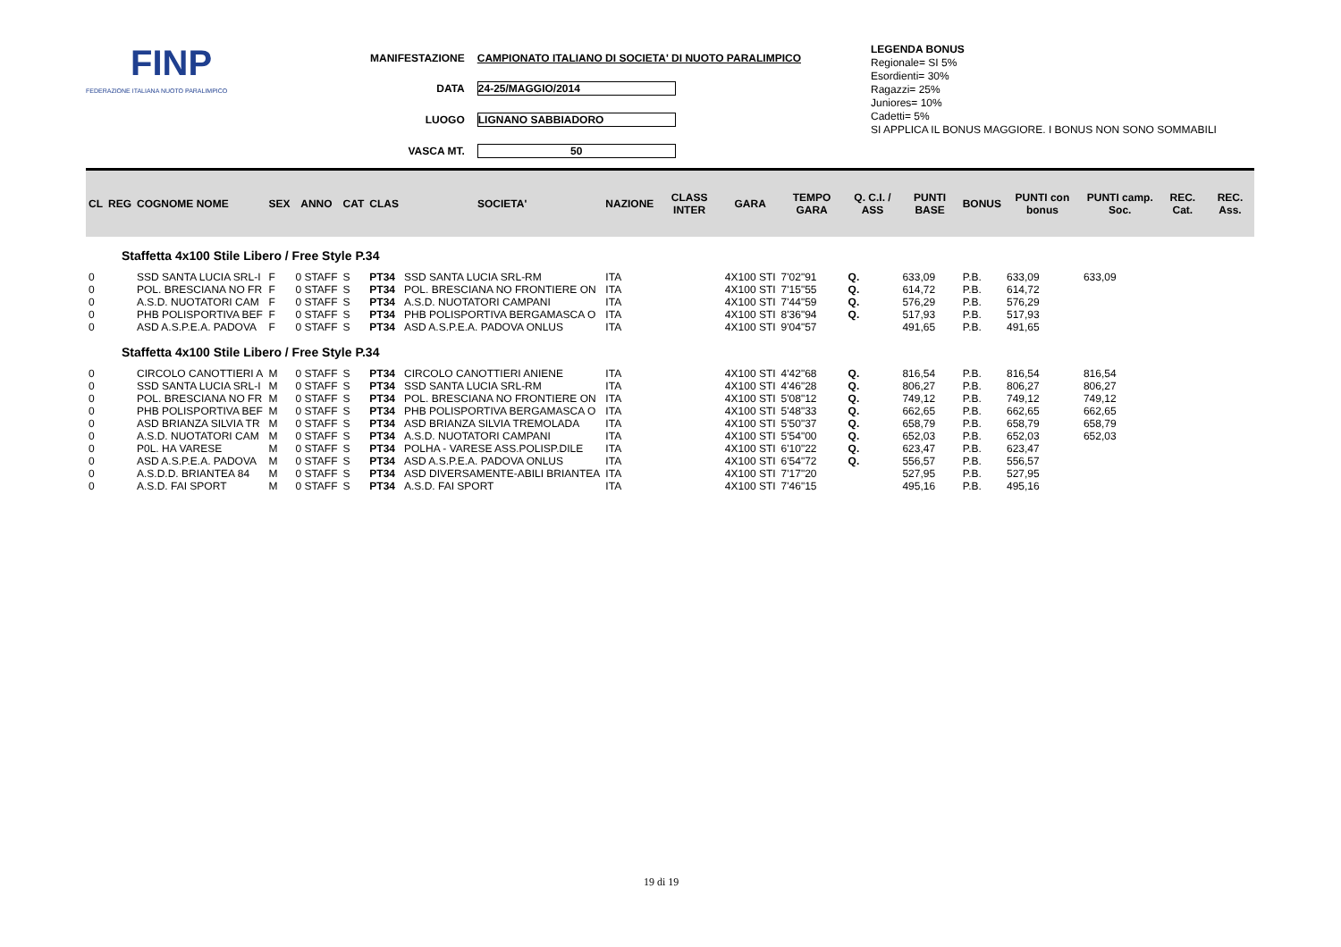FINP
FEDERAZIONE ITALIANA NUOTO PARALIMPICO
| MANIFESTAZIONE | CAMPIONATO ITALIANO DI SOCIETA' DI NUOTO PARALIMPICO |
| DATA | 24-25/MAGGIO/2014 |
| LUOGO | LIGNANO SABBIADORO |
| VASCA MT. | 50 |
LEGENDA BONUS
Regionale= SI 5%
Esordienti= 30%
Ragazzi= 25%
Juniores= 10%
Cadetti= 5%
SI APPLICA IL BONUS MAGGIORE. I BONUS NON SONO SOMMABILI
| CL | REG | COGNOME NOME | SEX | ANNO | CAT | CLAS | SOCIETA' | NAZIONE | CLASS INTER | GARA | TEMPO GARA | Q. C.I. / ASS | PUNTI BASE | BONUS | PUNTI con bonus | PUNTI camp. Soc. | REC. Cat. | REC. Ass. |
| --- | --- | --- | --- | --- | --- | --- | --- | --- | --- | --- | --- | --- | --- | --- | --- | --- | --- | --- |
| Staffetta 4x100 Stile Libero / Free Style P.34 | | | | | | | | | | | | | | | | | | |
| 0 | | SSD SANTA LUCIA SRL-I | F | 0 STAFF | S | PT34 | SSD SANTA LUCIA SRL-RM | ITA | | 4X100 STI | 7'02"91 | Q. | 633,09 | P.B. | 633,09 | 633,09 | | |
| 0 | | POL. BRESCIANA NO FR | F | 0 STAFF | S | PT34 | POL. BRESCIANA NO FRONTIERE ON | ITA | | 4X100 STI | 7'15"55 | Q. | 614,72 | P.B. | 614,72 | | | |
| 0 | | A.S.D. NUOTATORI CAM | F | 0 STAFF | S | PT34 | A.S.D. NUOTATORI CAMPANI | ITA | | 4X100 STI | 7'44"59 | Q. | 576,29 | P.B. | 576,29 | | | |
| 0 | | PHB POLISPORTIVA BEF | F | 0 STAFF | S | PT34 | PHB POLISPORTIVA BERGAMASCA O | ITA | | 4X100 STI | 8'36"94 | Q. | 517,93 | P.B. | 517,93 | | | |
| 0 | | ASD A.S.P.E.A. PADOVA | F | 0 STAFF | S | PT34 | ASD A.S.P.E.A. PADOVA ONLUS | ITA | | 4X100 STI | 9'04"57 | | 491,65 | P.B. | 491,65 | | | |
| Staffetta 4x100 Stile Libero / Free Style P.34 | | | | | | | | | | | | | | | | | | |
| 0 | | CIRCOLO CANOTTIERI A | M | 0 STAFF | S | PT34 | CIRCOLO CANOTTIERI ANIENE | ITA | | 4X100 STI | 4'42"68 | Q. | 816,54 | P.B. | 816,54 | 816,54 | | |
| 0 | | SSD SANTA LUCIA SRL-I | M | 0 STAFF | S | PT34 | SSD SANTA LUCIA SRL-RM | ITA | | 4X100 STI | 4'46"28 | Q. | 806,27 | P.B. | 806,27 | 806,27 | | |
| 0 | | POL. BRESCIANA NO FR | M | 0 STAFF | S | PT34 | POL. BRESCIANA NO FRONTIERE ON | ITA | | 4X100 STI | 5'08"12 | Q. | 749,12 | P.B. | 749,12 | 749,12 | | |
| 0 | | PHB POLISPORTIVA BEF | M | 0 STAFF | S | PT34 | PHB POLISPORTIVA BERGAMASCA O | ITA | | 4X100 STI | 5'48"33 | Q. | 662,65 | P.B. | 662,65 | 662,65 | | |
| 0 | | ASD BRIANZA SILVIA TR | M | 0 STAFF | S | PT34 | ASD BRIANZA SILVIA TREMOLADA | ITA | | 4X100 STI | 5'50"37 | Q. | 658,79 | P.B. | 658,79 | 658,79 | | |
| 0 | | A.S.D. NUOTATORI CAM | M | 0 STAFF | S | PT34 | A.S.D. NUOTATORI CAMPANI | ITA | | 4X100 STI | 5'54"00 | Q. | 652,03 | P.B. | 652,03 | 652,03 | | |
| 0 | | P0L. HA VARESE | M | 0 STAFF | S | PT34 | POLHA - VARESE ASS.POLISP.DILE | ITA | | 4X100 STI | 6'10"22 | Q. | 623,47 | P.B. | 623,47 | | | |
| 0 | | ASD A.S.P.E.A. PADOVA | M | 0 STAFF | S | PT34 | ASD A.S.P.E.A. PADOVA ONLUS | ITA | | 4X100 STI | 6'54"72 | Q. | 556,57 | P.B. | 556,57 | | | |
| 0 | | A.S.D.D. BRIANTEA 84 | M | 0 STAFF | S | PT34 | ASD DIVERSAMENTE-ABILI BRIANTEA | ITA | | 4X100 STI | 7'17"20 | | 527,95 | P.B. | 527,95 | | | |
| 0 | | A.S.D. FAI SPORT | M | 0 STAFF | S | PT34 | A.S.D. FAI SPORT | ITA | | 4X100 STI | 7'46"15 | | 495,16 | P.B. | 495,16 | | | |
19 di 19